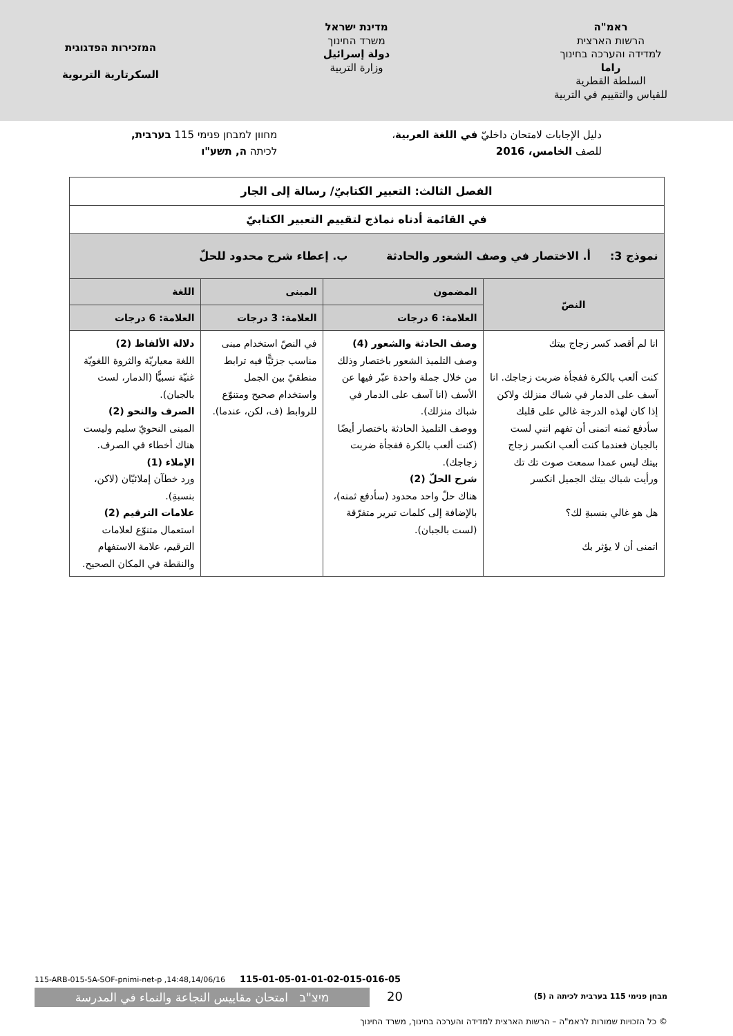ראמ"ה
הרשות הארצית
למדידה והערכה בחינוך
راما
السلطة القطرية
للقياس والتقييم في التربية
מדינת ישראל
משרד החינוך
دولة إسرائيل
وزارة التربية
המזכירות הפדגוגית
السكرتارية التربوية
دليل الإجابات لامتحان داخليّ في اللغة العربية،
للصف الخامس، 2016
מחוון למבחן פנימי 115 בערבית,
לכיתה ה, תשע"ו
| الفصل الثالث: التعبير الكتابيّ/ رسالة إلى الجار | | | |
| في القائمة أدناه نماذج لتقييم التعبير الكتابيّ | | | |
| نموذج 3: أ. الاختصار في وصف الشعور والحادثة ب. إعطاء شرح محدود للحلّ | | | |
| النصّ | المضمون | المبنى | اللغة |
| | العلامة: 6 درجات | العلامة: 3 درجات | العلامة: 6 درجات |
| انا لم أقصد كسر زجاج بيتك كنت ألعب بالكرة ففجأة ضربت زجاجك. انا آسف على الدمار في شباك منزلك ولاكن إذا كان لهذه الدرجة غالي على قلبك سأدفع ثمنه اتمنى أن تفهم انني لست بالجبان فعندما كنت ألعب انكسر زجاج بيتك ليس عمدا سمعت صوت تك تك ورأيت شباك بيتك الجميل انكسر هل هو غالي بنسبةِ لك؟ اتمنى أن لا يؤثر بك | وصف الحادثة والشعور (4) وصف التلميذ الشعور باختصار وذلك من خلال جملة واحدة عبّر فيها عن الأسف (انا آسف على الدمار في شباك منزلك). ووصف التلميذ الحادثة باختصار أيضًا (كنت ألعب بالكرة ففجأة ضربت زجاجك). شرح الحلّ (2) هناك حلّ واحد محدود (سأدفع ثمنه)، بالإضافة إلى كلمات تبرير متفرّقة (لست بالجبان). | في النصّ استخدام مبنى مناسب جزئيًّا فيه ترابط منطقيّ بين الجمل واستخدام صحيح ومتنوّع للروابط (ف، لكن، عندما). | دلالة الألفاظ (2) اللغة معياريّة والثروة اللغويّة غنيّة نسبيًّا (الدمار، لست بالجبان). الصرف والنحو (2) المبنى النحويّ سليم وليست هناك أخطاء في الصرف. الإملاء (1) ورد خطآن إملائيّان (لاكن، بنسبةِ). علامات الترقيم (2) استعمال متنوّع لعلامات الترقيم، علامة الاستفهام والنقطة في المكان الصحيح. |
115-ARB-015-5A-SOF-pnimi-net-p ,14:48,14/06/16 115-01-05-01-01-02-015-016-05
מיצ"ב امتحان مقاييس النجاعة والنماء في المدرسة
20
מבחן פנימי 115 בערבית לכיתה ה (5)
© כל הזכויות שמורות לראמ"ה – הרשות הארצית למדידה והערכה בחינוך, משרד החינוך